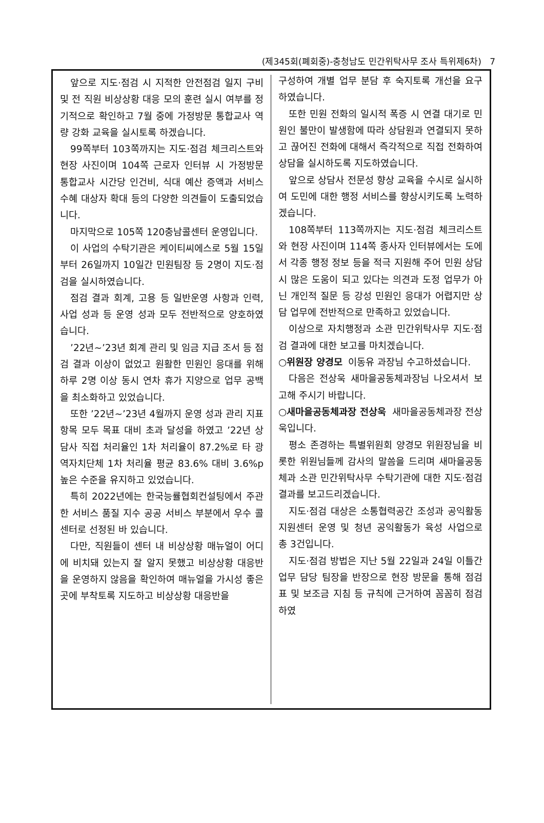(제345회(폐회중)-충청남도 민간위탁사무 조사 특위제6차) 7
앞으로 지도·점검 시 지적한 안전점검 일지 구비 및 전 직원 비상상황 대응 모의 훈련 실시 여부를 정기적으로 확인하고 7월 중에 가정방문 통합교사 역량 강화 교육을 실시토록 하겠습니다.
99쪽부터 103쪽까지는 지도·점검 체크리스트와 현장 사진이며 104쪽 근로자 인터뷰 시 가정방문 통합교사 시간당 인건비, 식대 예산 증액과 서비스 수혜 대상자 확대 등의 다양한 의견들이 도출되었습니다.
마지막으로 105쪽 120충남콜센터 운영입니다.
이 사업의 수탁기관은 케이티씨에스로 5월 15일부터 26일까지 10일간 민원팀장 등 2명이 지도·점검을 실시하였습니다.
점검 결과 회계, 고용 등 일반운영 사항과 인력, 사업 성과 등 운영 성과 모두 전반적으로 양호하였습니다.
’22년∼’23년 회계 관리 및 임금 지급 조서 등 점검 결과 이상이 없었고 원활한 민원인 응대를 위해 하루 2명 이상 동시 연차 휴가 지양으로 업무 공백을 최소화하고 있었습니다.
또한 ’22년∼’23년 4월까지 운영 성과 관리 지표 항목 모두 목표 대비 초과 달성을 하였고 ’22년 상담사 직접 처리율인 1차 처리율이 87.2%로 타 광역자치단체 1차 처리율 평균 83.6% 대비 3.6%p 높은 수준을 유지하고 있었습니다.
특히 2022년에는 한국능률협회컨설팅에서 주관한 서비스 품질 지수 공공 서비스 부분에서 우수 콜센터로 선정된 바 있습니다.
다만, 직원들이 센터 내 비상상황 매뉴얼이 어디에 비치돼 있는지 잘 알지 못했고 비상상황 대응반을 운영하지 않음을 확인하여 매뉴얼을 가시성 좋은 곳에 부착토록 지도하고 비상상황 대응반을
구성하여 개별 업무 분담 후 숙지토록 개선을 요구하였습니다.
또한 민원 전화의 일시적 폭증 시 연결 대기로 민원인 불만이 발생함에 따라 상담원과 연결되지 못하고 끊어진 전화에 대해서 즉각적으로 직접 전화하여 상담을 실시하도록 지도하였습니다.
앞으로 상담사 전문성 향상 교육을 수시로 실시하여 도민에 대한 행정 서비스를 향상시키도록 노력하겠습니다.
108쪽부터 113쪽까지는 지도·점검 체크리스트와 현장 사진이며 114쪽 종사자 인터뷰에서는 도에서 각종 행정 정보 등을 적극 지원해 주어 민원 상담 시 많은 도움이 되고 있다는 의견과 도정 업무가 아닌 개인적 질문 등 강성 민원인 응대가 어렵지만 상담 업무에 전반적으로 만족하고 있었습니다.
이상으로 자치행정과 소관 민간위탁사무 지도·점검 결과에 대한 보고를 마치겠습니다.
○위원장 양경모 이동유 과장님 수고하셨습니다.
다음은 전상욱 새마을공동체과장님 나오셔서 보고해 주시기 바랍니다.
○새마을공동체과장 전상욱 새마을공동체과장 전상욱입니다.
평소 존경하는 특별위원회 양경모 위원장님을 비롯한 위원님들께 감사의 말씀을 드리며 새마을공동체과 소관 민간위탁사무 수탁기관에 대한 지도·점검 결과를 보고드리겠습니다.
지도·점검 대상은 소통협력공간 조성과 공익활동지원센터 운영 및 청년 공익활동가 육성 사업으로 총 3건입니다.
지도·점검 방법은 지난 5월 22일과 24일 이틀간 업무 담당 팀장을 반장으로 현장 방문을 통해 점검표 및 보조금 지침 등 규칙에 근거하여 꼼꼼히 점검하였